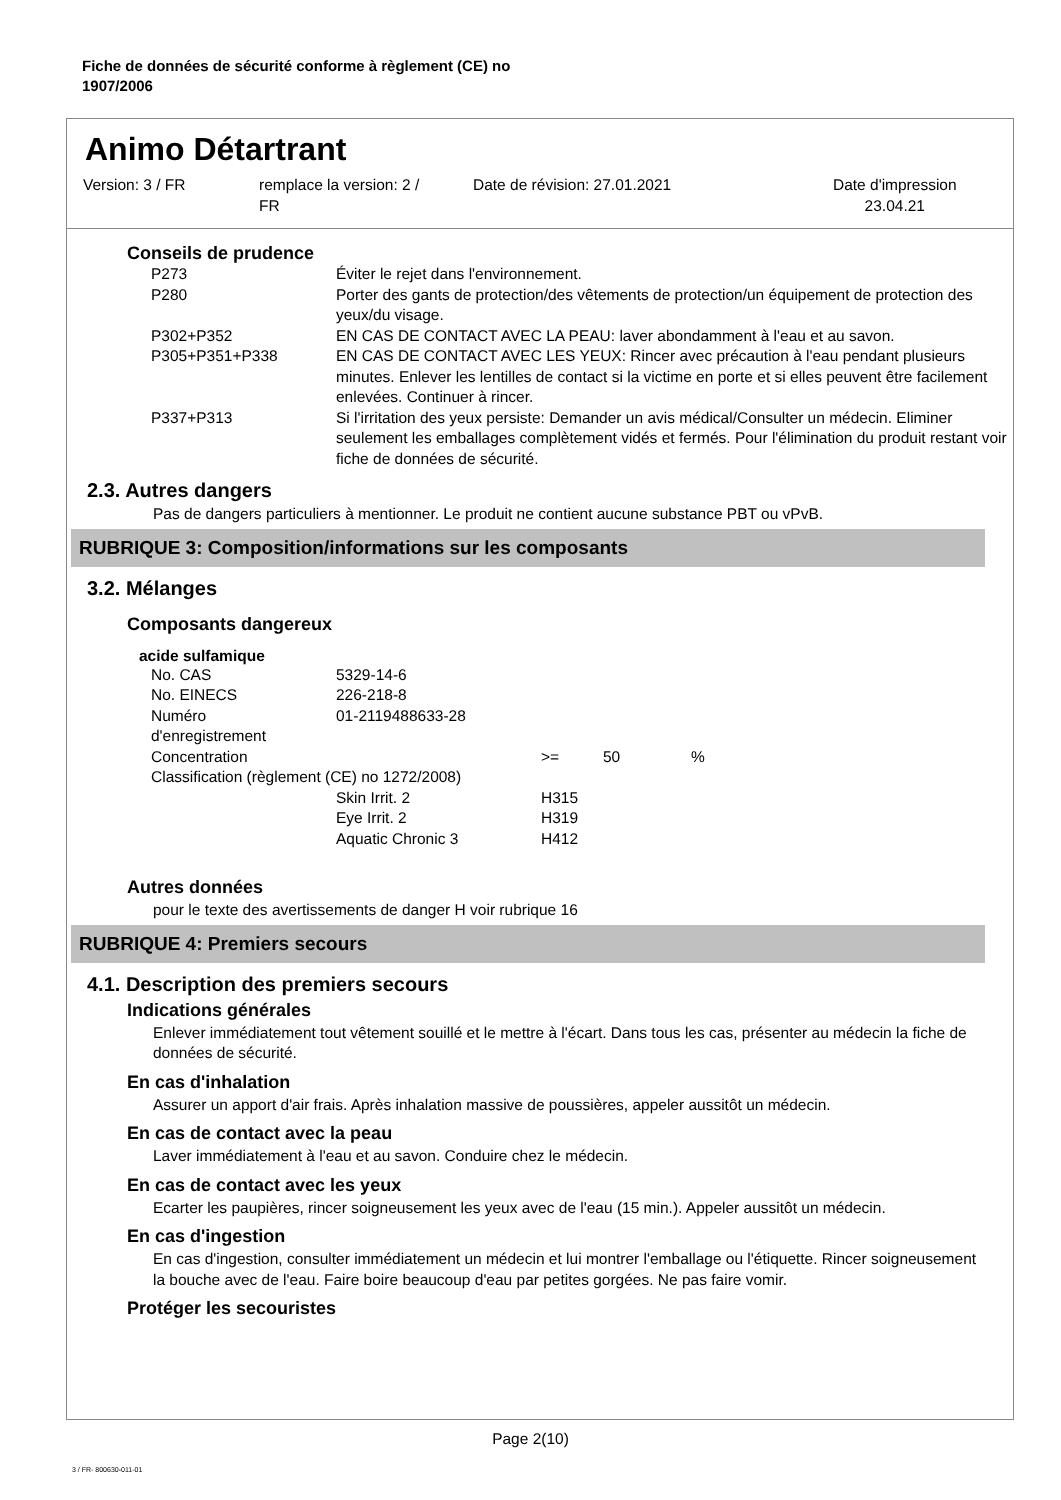Fiche de données de sécurité conforme à règlement (CE) no
1907/2006
Animo Détartrant
Version: 3 / FR remplace la version: 2 /
FR
Date de révision: 27.01.2021 Date d'impression
23.04.21
Conseils de prudence
| P273 | Éviter le rejet dans l'environnement. |
| P280 | Porter des gants de protection/des vêtements de protection/un équipement de protection des yeux/du visage. |
| P302+P352 | EN CAS DE CONTACT AVEC LA PEAU: laver abondamment à l'eau et au savon. |
| P305+P351+P338 | EN CAS DE CONTACT AVEC LES YEUX: Rincer avec précaution à l'eau pendant plusieurs minutes. Enlever les lentilles de contact si la victime en porte et si elles peuvent être facilement enlevées. Continuer à rincer. |
| P337+P313 | Si l'irritation des yeux persiste: Demander un avis médical/Consulter un médecin. Eliminer seulement les emballages complètement vidés et fermés. Pour l'élimination du produit restant voir fiche de données de sécurité. |
2.3. Autres dangers
Pas de dangers particuliers à mentionner. Le produit ne contient aucune substance PBT ou vPvB.
RUBRIQUE 3: Composition/informations sur les composants
3.2. Mélanges
Composants dangereux
acide sulfamique
| No. CAS | 5329-14-6 | | | |
| No. EINECS | 226-218-8 | | | |
| Numéro d'enregistrement | 01-2119488633-28 | | | |
| Concentration | | >= | 50 | % |
| Classification (règlement (CE) no 1272/2008) | | | | |
| | Skin Irrit. 2 | H315 | | |
| | Eye Irrit. 2 | H319 | | |
| | Aquatic Chronic 3 | H412 | | |
Autres données
pour le texte des avertissements de danger H voir rubrique 16
RUBRIQUE 4: Premiers secours
4.1. Description des premiers secours
Indications générales
Enlever immédiatement tout vêtement souillé et le mettre à l'écart. Dans tous les cas, présenter au médecin la fiche de données de sécurité.
En cas d'inhalation
Assurer un apport d'air frais. Après inhalation massive de poussières, appeler aussitôt un médecin.
En cas de contact avec la peau
Laver immédiatement à l'eau et au savon. Conduire chez le médecin.
En cas de contact avec les yeux
Ecarter les paupières, rincer soigneusement les yeux avec de l'eau (15 min.). Appeler aussitôt un médecin.
En cas d'ingestion
En cas d'ingestion, consulter immédiatement un médecin et lui montrer l'emballage ou l'étiquette. Rincer soigneusement la bouche avec de l'eau. Faire boire beaucoup d'eau par petites gorgées. Ne pas faire vomir.
Protéger les secouristes
Page 2(10)
3 / FR- 800630-011-01